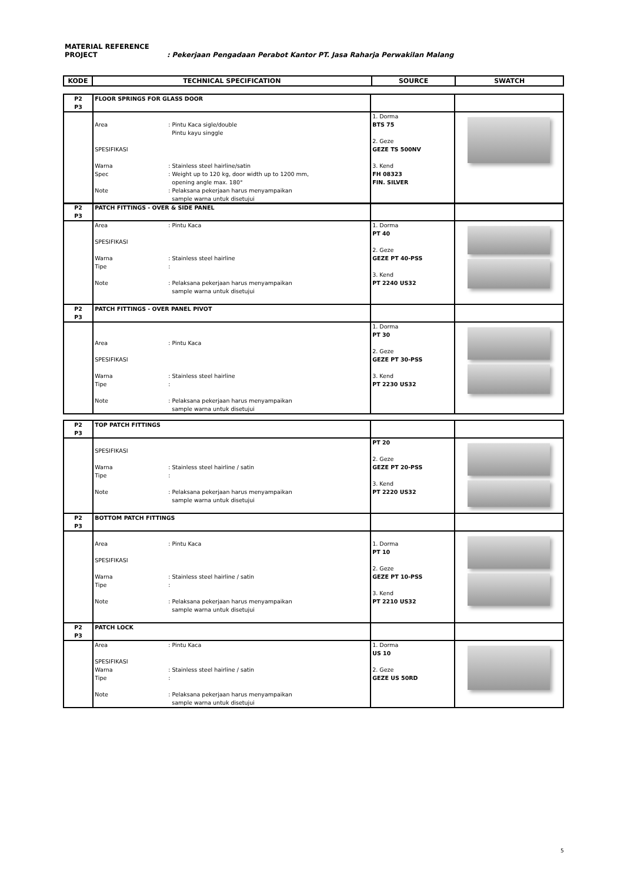MATERIAL REFERENCE
PROJECT: Pekerjaan Pengadaan Perabot Kantor PT. Jasa Raharja Perwakilan Malang
| KODE | TECHNICAL SPECIFICATION | SOURCE | SWATCH |
| --- | --- | --- | --- |
| P2 P3 | FLOOR SPRINGS FOR GLASS DOOR | | |
| | Area : Pintu Kaca sigle/double Pintu kayu singgle SPESIFIKASI Warna : Stainless steel hairline/satin Spec : Weight up to 120 kg, door width up to 1200 mm, opening angle max. 180° Note : Pelaksana pekerjaan harus menyampaikan sample warna untuk disetujui | 1. Dorma BTS 75 2. Geze GEZE TS 500NV 3. Kend FH 08323 FIN. SILVER | |
| P2 P3 | PATCH FITTINGS - OVER & SIDE PANEL | | |
| | Area : Pintu Kaca SPESIFIKASI Warna : Stainless steel hairline Tipe : Note : Pelaksana pekerjaan harus menyampaikan sample warna untuk disetujui | 1. Dorma PT 40 2. Geze GEZE PT 40-PSS 3. Kend PT 2240 US32 | |
| P2 P3 | PATCH FITTINGS - OVER PANEL PIVOT | | |
| | Area : Pintu Kaca SPESIFIKASI Warna : Stainless steel hairline Tipe : Note : Pelaksana pekerjaan harus menyampaikan sample warna untuk disetujui | 1. Dorma PT 30 2. Geze GEZE PT 30-PSS 3. Kend PT 2230 US32 | |
| P2 P3 | TOP PATCH FITTINGS | | |
| | SPESIFIKASI Warna : Stainless steel hairline / satin Tipe : Note : Pelaksana pekerjaan harus menyampaikan sample warna untuk disetujui | PT 20 2. Geze GEZE PT 20-PSS 3. Kend PT 2220 US32 | |
| P2 P3 | BOTTOM PATCH FITTINGS | | |
| | Area : Pintu Kaca SPESIFIKASI Warna : Stainless steel hairline / satin Tipe : Note : Pelaksana pekerjaan harus menyampaikan sample warna untuk disetujui | 1. Dorma PT 10 2. Geze GEZE PT 10-PSS 3. Kend PT 2210 US32 | |
| P2 P3 | PATCH LOCK | | |
| | Area : Pintu Kaca SPESIFIKASI Warna : Stainless steel hairline / satin Tipe : Note : Pelaksana pekerjaan harus menyampaikan sample warna untuk disetujui | 1. Dorma US 10 2. Geze GEZE US 50RD | |
5